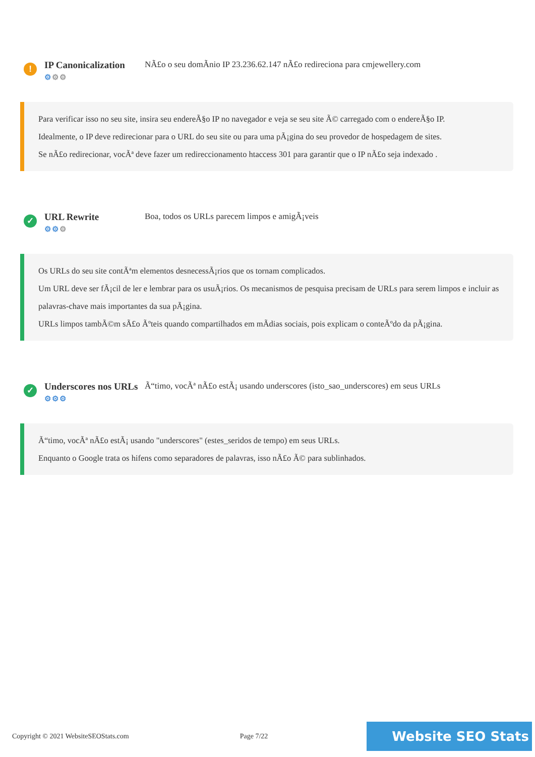!
IP Canonicalization
⚙⚙⚙
NÃ£o o seu domÃnio IP 23.236.62.147 nÃ£o redireciona para cmjewellery.com
Para verificar isso no seu site, insira seu endereÃ§o IP no navegador e veja se seu site Ã© carregado com o endereÃ§o IP.
Idealmente, o IP deve redirecionar para o URL do seu site ou para uma pÃ¡gina do seu provedor de hospedagem de sites.
Se nÃ£o redirecionar, vocÃª deve fazer um redireccionamento htaccess 301 para garantir que o IP nÃ£o seja indexado .
✓
URL Rewrite
⚙⚙⚙
Boa, todos os URLs parecem limpos e amigÃ¡veis
Os URLs do seu site contÃªm elementos desnecessÃ¡rios que os tornam complicados.
Um URL deve ser fÃ¡cil de ler e lembrar para os usuÃ¡rios. Os mecanismos de pesquisa precisam de URLs para serem limpos e incluir as palavras-chave mais importantes da sua pÃ¡gina.
URLs limpos tambÃ©m sÃ£o Ãºteis quando compartilhados em mÃdias sociais, pois explicam o conteÃºdo da pÃ¡gina.
✓
Underscores nos URLs
⚙⚙⚙
Ã“timo, vocÃª nÃ£o estÃ¡ usando underscores (isto_sao_underscores) em seus URLs
Ã“timo, vocÃª nÃ£o estÃ¡ usando "underscores" (estes_seridos de tempo) em seus URLs.
Enquanto o Google trata os hifens como separadores de palavras, isso nÃ£o Ã© para sublinhados.
Copyright © 2021 WebsiteSEOStats.com Page 7/22 Website SEO Stats